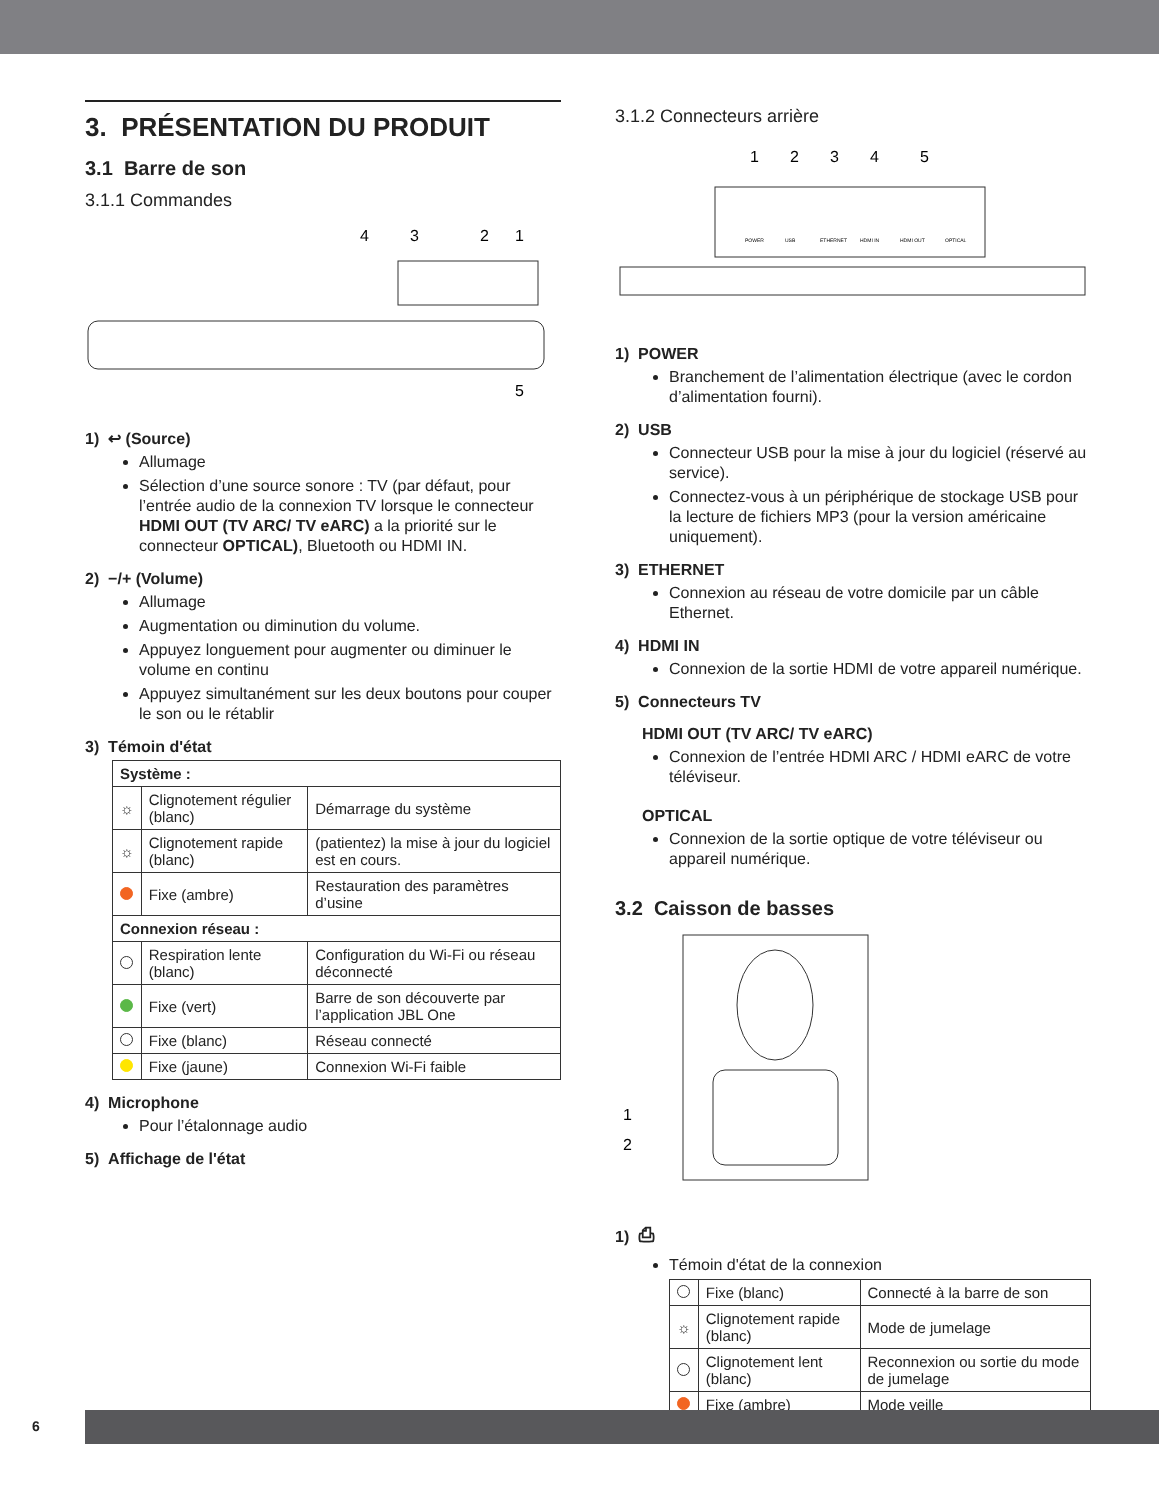3. PRÉSENTATION DU PRODUIT
3.1 Barre de son
3.1.1 Commandes
4
3
2
1
5
1) ↩ (Source)
Allumage
Sélection d’une source sonore : TV (par défaut, pour l’entrée audio de la connexion TV lorsque le connecteur HDMI OUT (TV ARC/ TV eARC) a la priorité sur le connecteur OPTICAL), Bluetooth ou HDMI IN.
2) −/+ (Volume)
Allumage
Augmentation ou diminution du volume.
Appuyez longuement pour augmenter ou diminuer le volume en continu
Appuyez simultanément sur les deux boutons pour couper le son ou le rétablir
3) Témoin d'état
| Système : | | |
| ☼ | Clignotement régulier (blanc) | Démarrage du système |
| ☼ | Clignotement rapide (blanc) | (patientez) la mise à jour du logiciel est en cours. |
| | Fixe (ambre) | Restauration des paramètres d’usine |
| Connexion réseau : | | |
| | Respiration lente (blanc) | Configuration du Wi-Fi ou réseau déconnecté |
| | Fixe (vert) | Barre de son découverte par l’application JBL One |
| | Fixe (blanc) | Réseau connecté |
| | Fixe (jaune) | Connexion Wi-Fi faible |
4) Microphone
Pour l’étalonnage audio
5) Affichage de l'état
3.1.2 Connecteurs arrière
1
2
3
4
5
POWER
USB
ETHERNET
HDMI IN
HDMI OUT
OPTICAL
1) POWER
Branchement de l’alimentation électrique (avec le cordon d’alimentation fourni).
2) USB
Connecteur USB pour la mise à jour du logiciel (réservé au service).
Connectez-vous à un périphérique de stockage USB pour la lecture de fichiers MP3 (pour la version américaine uniquement).
3) ETHERNET
Connexion au réseau de votre domicile par un câble Ethernet.
4) HDMI IN
Connexion de la sortie HDMI de votre appareil numérique.
5) Connecteurs TV
HDMI OUT (TV ARC/ TV eARC)
Connexion de l’entrée HDMI ARC / HDMI eARC de votre téléviseur.
OPTICAL
Connexion de la sortie optique de votre téléviseur ou appareil numérique.
3.2 Caisson de basses
1
2
1) ⎙
Témoin d'état de la connexion
| | Fixe (blanc) | Connecté à la barre de son |
| ☼ | Clignotement rapide (blanc) | Mode de jumelage |
| | Clignotement lent (blanc) | Reconnexion ou sortie du mode de jumelage |
| | Fixe (ambre) | Mode veille |
6